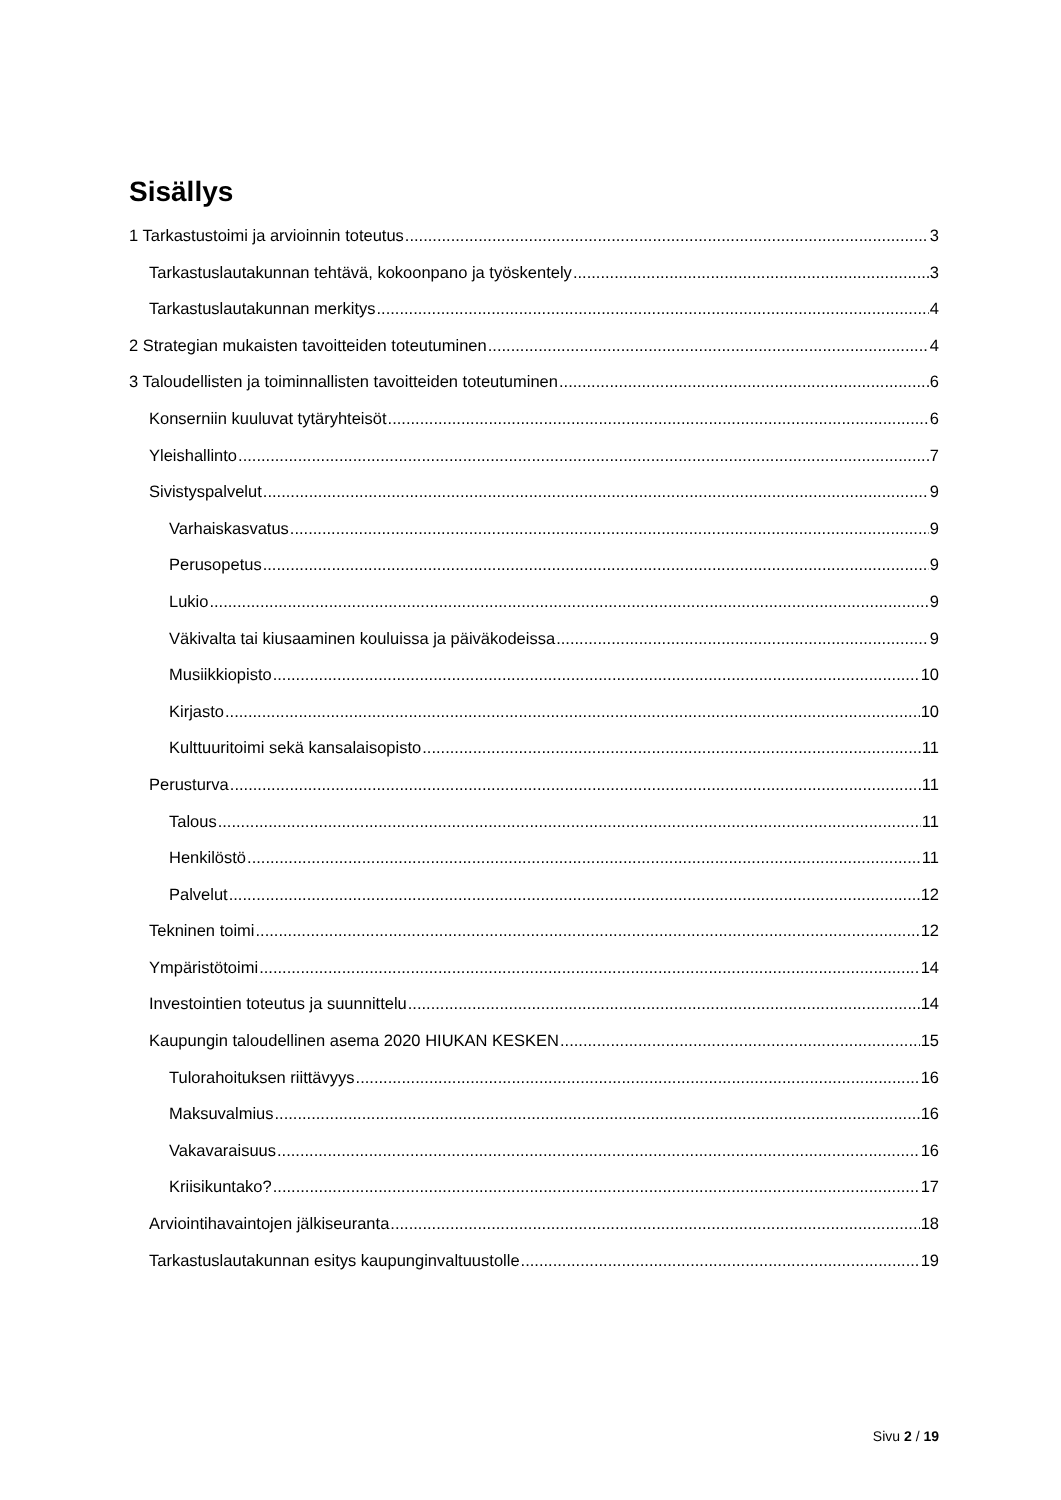Sisällys
1 Tarkastustoimi ja arvioinnin toteutus 3
Tarkastuslautakunnan tehtävä, kokoonpano ja työskentely 3
Tarkastuslautakunnan merkitys 4
2 Strategian mukaisten tavoitteiden toteutuminen 4
3 Taloudellisten ja toiminnallisten tavoitteiden toteutuminen 6
Konserniin kuuluvat tytäryhteisöt 6
Yleishallinto 7
Sivistyspalvelut 9
Varhaiskasvatus 9
Perusopetus 9
Lukio 9
Väkivalta tai kiusaaminen kouluissa ja päiväkodeissa 9
Musiikkiopisto 10
Kirjasto 10
Kulttuuritoimi sekä kansalaisopisto 11
Perusturva 11
Talous 11
Henkilöstö 11
Palvelut 12
Tekninen toimi 12
Ympäristötoimi 14
Investointien toteutus ja suunnittelu 14
Kaupungin taloudellinen asema 2020 HIUKAN KESKEN 15
Tulorahoituksen riittävyys 16
Maksuvalmius 16
Vakavaraisuus 16
Kriisikuntako? 17
Arviointihavaintojen jälkiseuranta 18
Tarkastuslautakunnan esitys kaupunginvaltuustolle 19
Sivu 2 / 19